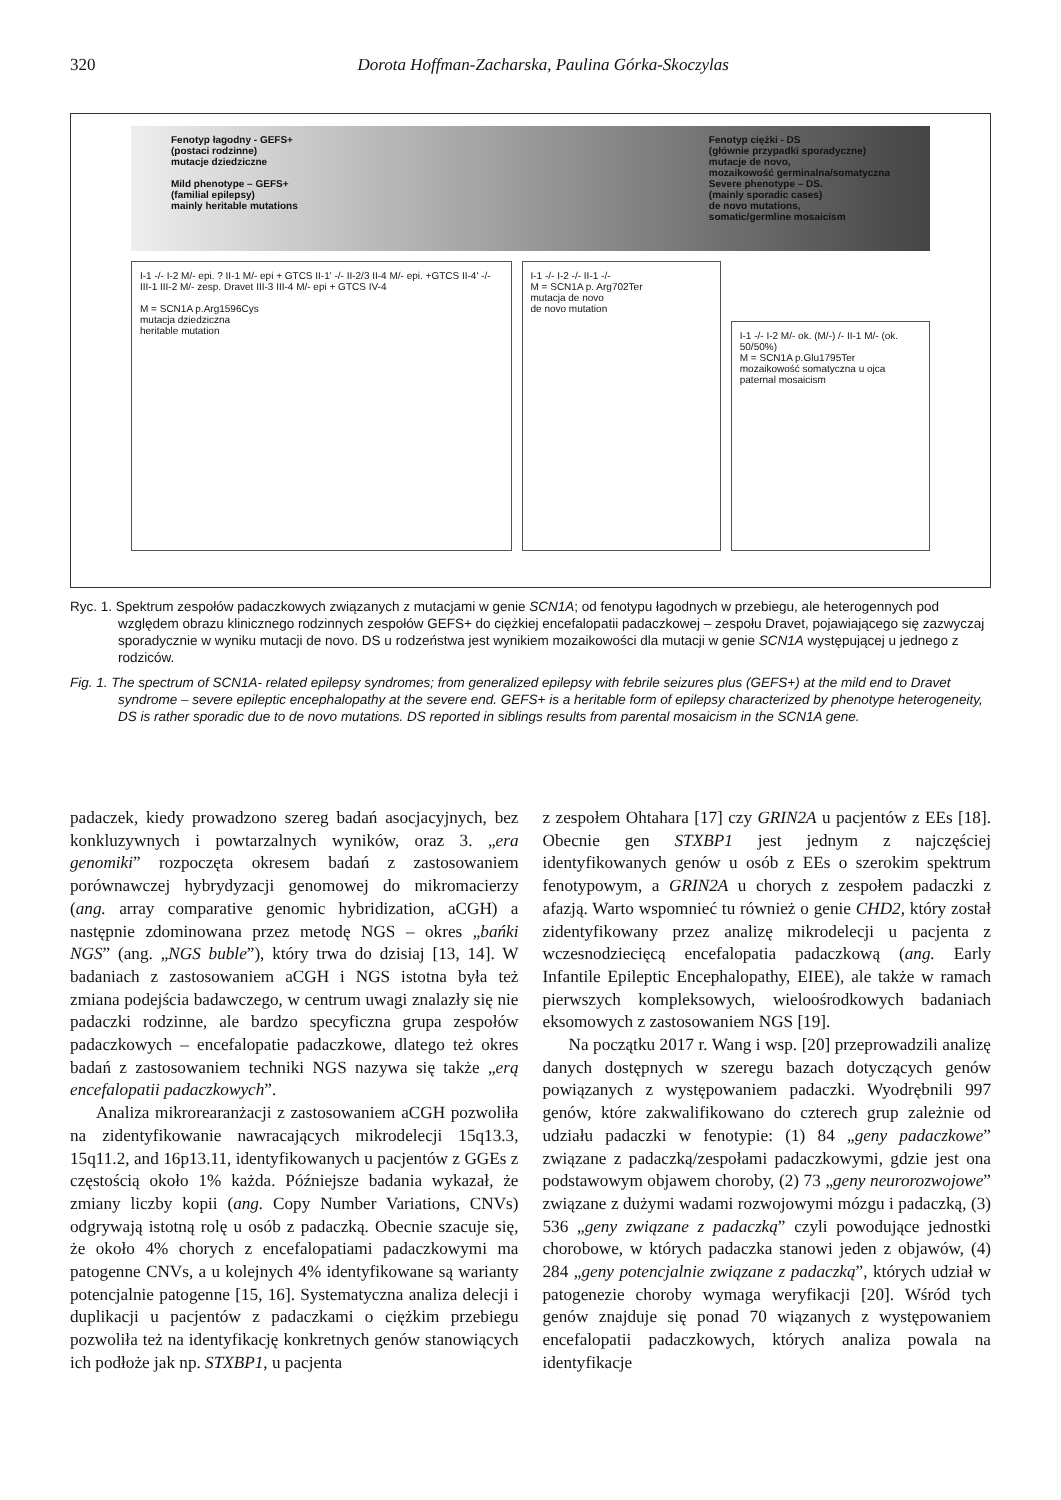320
Dorota Hoffman-Zacharska, Paulina Górka-Skoczylas
Fenotyp łagodny - GEFS+
(postaci rodzinne)
mutacje dziedziczne
Mild phenotype – GEFS+
(familial epilepsy)
mainly heritable mutations
Fenotyp ciężki - DS
(głównie przypadki sporadyczne)
mutacje de novo,
mozaikowość germinalna/somatyczna
Severe phenotype – DS.
(mainly sporadic cases)
de novo mutations,
somatic/germline mosaicism
I-1 -/- I-2 M/- epi. ? II-1 M/- epi + GTCS II-1' -/- II-2/3 II-4 M/- epi. +GTCS II-4' -/- III-1 III-2 M/- zesp. Dravet III-3 III-4 M/- epi + GTCS IV-4
M = SCN1A p.Arg1596Cys
mutacja dziedziczna
heritable mutation
I-1 -/- I-2 -/- II-1 -/-
M = SCN1A p. Arg702Ter
mutacja de novo
de novo mutation
I-1 -/- I-2 M/- ok. (M/-) /- II-1 M/- (ok. 50/50%)
M = SCN1A p.Glu1795Ter
mozaikowość somatyczna u ojca
paternal mosaicism
Ryc. 1. Spektrum zespołów padaczkowych związanych z mutacjami w genie SCN1A; od fenotypu łagodnych w przebiegu, ale heterogennych pod względem obrazu klinicznego rodzinnych zespołów GEFS+ do ciężkiej encefalopatii padaczkowej – zespołu Dravet, pojawiającego się zazwyczaj sporadycznie w wyniku mutacji de novo. DS u rodzeństwa jest wynikiem mozaikowości dla mutacji w genie SCN1A występującej u jednego z rodziców.
Fig. 1. The spectrum of SCN1A- related epilepsy syndromes; from generalized epilepsy with febrile seizures plus (GEFS+) at the mild end to Dravet syndrome – severe epileptic encephalopathy at the severe end. GEFS+ is a heritable form of epilepsy characterized by phenotype heterogeneity, DS is rather sporadic due to de novo mutations. DS reported in siblings results from parental mosaicism in the SCN1A gene.
padaczek, kiedy prowadzono szereg badań asocjacyjnych, bez konkluzywnych i powtarzalnych wyników, oraz 3. „era genomiki” rozpoczęta okresem badań z zastosowaniem porównawczej hybrydyzacji genomowej do mikromacierzy (ang. array comparative genomic hybridization, aCGH) a następnie zdominowana przez metodę NGS – okres „bańki NGS” (ang. „NGS buble”), który trwa do dzisiaj [13, 14]. W badaniach z zastosowaniem aCGH i NGS istotna była też zmiana podejścia badawczego, w centrum uwagi znalazły się nie padaczki rodzinne, ale bardzo specyficzna grupa zespołów padaczkowych – encefalopatie padaczkowe, dlatego też okres badań z zastosowaniem techniki NGS nazywa się także „erą encefalopatii padaczkowych”.
Analiza mikrorearanżacji z zastosowaniem aCGH pozwoliła na zidentyfikowanie nawracających mikrodelecji 15q13.3, 15q11.2, and 16p13.11, identyfikowanych u pacjentów z GGEs z częstością około 1% każda. Późniejsze badania wykazał, że zmiany liczby kopii (ang. Copy Number Variations, CNVs) odgrywają istotną rolę u osób z padaczką. Obecnie szacuje się, że około 4% chorych z encefalopatiami padaczkowymi ma patogenne CNVs, a u kolejnych 4% identyfikowane są warianty potencjalnie patogenne [15, 16]. Systematyczna analiza delecji i duplikacji u pacjentów z padaczkami o ciężkim przebiegu pozwoliła też na identyfikację konkretnych genów stanowiących ich podłoże jak np. STXBP1, u pacjenta
z zespołem Ohtahara [17] czy GRIN2A u pacjentów z EEs [18]. Obecnie gen STXBP1 jest jednym z najczęściej identyfikowanych genów u osób z EEs o szerokim spektrum fenotypowym, a GRIN2A u chorych z zespołem padaczki z afazją. Warto wspomnieć tu również o genie CHD2, który został zidentyfikowany przez analizę mikrodelecji u pacjenta z wczesnodziecięcą encefalopatia padaczkową (ang. Early Infantile Epileptic Encephalopathy, EIEE), ale także w ramach pierwszych kompleksowych, wieloośrodkowych badaniach eksomowych z zastosowaniem NGS [19].
Na początku 2017 r. Wang i wsp. [20] przeprowadzili analizę danych dostępnych w szeregu bazach dotyczących genów powiązanych z występowaniem padaczki. Wyodrębnili 997 genów, które zakwalifikowano do czterech grup zależnie od udziału padaczki w fenotypie: (1) 84 „geny padaczkowe” związane z padaczką/zespołami padaczkowymi, gdzie jest ona podstawowym objawem choroby, (2) 73 „geny neurorozwojowe” związane z dużymi wadami rozwojowymi mózgu i padaczką, (3) 536 „geny związane z padaczką” czyli powodujące jednostki chorobowe, w których padaczka stanowi jeden z objawów, (4) 284 „geny potencjalnie związane z padaczką”, których udział w patogenezie choroby wymaga weryfikacji [20]. Wśród tych genów znajduje się ponad 70 wiązanych z występowaniem encefalopatii padaczkowych, których analiza powala na identyfikacje